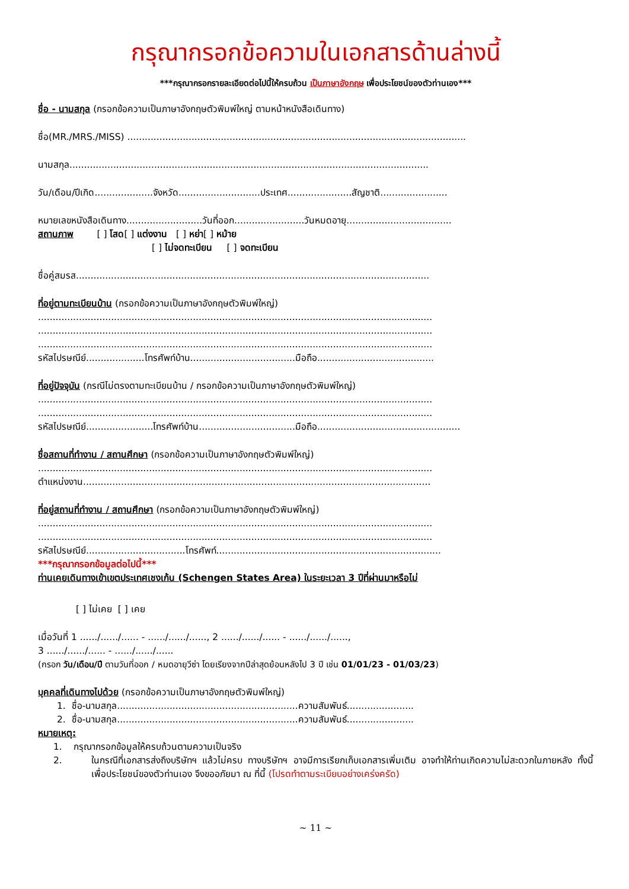กรุณากรอกข้อความในเอกสารด้านล่างนี้
***กรุณากรอกรายละเอียดต่อไปนี้ให้ครบถ้วน เป็นภาษาอังกฤษ เพื่อประโยชน์ของตัวท่านเอง***
ชื่อ - นามสกุล (กรอกข้อความเป็นภาษาอังกฤษตัวพิมพ์ใหญ่ ตามหน้าหนังสือเดินทาง)
ชื่อ(MR./MRS./MISS) ....................................................................................................................
นามสกุล...........................................................................................................................
วัน/เดือน/ปีเกิด....................จังหวัด............................ประเทศ......................สัญชาติ.......................
หมายเลขหนังสือเดินทาง..........................วันที่ออก........................วันหมดอายุ....................................
สถานภาพ [ ] โสด[ ] แต่งงาน [ ] หย่า[ ] หม้าย
[ ] ไม่จดทะเบียน [ ] จดทะเบียน
ชื่อคู่สมรส.........................................................................................................................
ที่อยู่ตามทะเบียนบ้าน (กรอกข้อความเป็นภาษาอังกฤษตัวพิมพ์ใหญ่)
.......................................................................................................................................
.......................................................................................................................................
.......................................................................................................................................
รหัสไปรษณีย์....................โทรศัพท์บ้าน....................................มือถือ........................................
ที่อยู่ปัจจุบัน (กรณีไม่ตรงตามทะเบียนบ้าน / กรอกข้อความเป็นภาษาอังกฤษตัวพิมพ์ใหญ่)
.......................................................................................................................................
.......................................................................................................................................
รหัสไปรษณีย์.......................โทรศัพท์บ้าน.................................มือถือ.................................................
ชื่อสถานที่ทำงาน / สถานศึกษา (กรอกข้อความเป็นภาษาอังกฤษตัวพิมพ์ใหญ่)
.......................................................................................................................................
ตำแหน่งงาน.......................................................................................................................
ที่อยู่สถานที่ทำงาน / สถานศึกษา (กรอกข้อความเป็นภาษาอังกฤษตัวพิมพ์ใหญ่)
.......................................................................................................................................
.......................................................................................................................................
รหัสไปรษณีย์..................................โทรศัพท์.............................................................................
***กรุณากรอกข้อมูลต่อไปนี้***
ท่านเคยเดินทางเข้าเขตประเทศเชงเก้น (Schengen States Area) ในระยะเวลา 3 ปีที่ผ่านมาหรือไม่
[ ] ไม่เคย [ ] เคย
เมื่อวันที่ 1 ....../....../...... - ....../....../......, 2 ....../....../...... - ....../....../......,
3 ....../....../...... - ....../....../......
(กรอก วัน/เดือน/ปี ตามวันที่ออก / หมดอายุวีซ่า โดยเรียงจากปีล่าสุดย้อนหลังไป 3 ปี เช่น 01/01/23 - 01/03/23)
บุคคลที่เดินทางไปด้วย (กรอกข้อความเป็นภาษาอังกฤษตัวพิมพ์ใหญ่)
1. ชื่อ-นามสกุล..............................................................ความสัมพันธ์.......................
2. ชื่อ-นามสกุล..............................................................ความสัมพันธ์.......................
หมายเหตุ:
1. กรุณากรอกข้อมูลให้ครบถ้วนตามความเป็นจริง
2. ในกรณีที่เอกสารส่งถึงบริษัทฯ แล้วไม่ครบ ทางบริษัทฯ อาจมีการเรียกเก็บเอกสารเพิ่มเติม อาจทำให้ท่านเกิดความไม่สะดวกในภายหลัง ทั้งนี้เพื่อประโยชน์ของตัวท่านเอง จึงขออภัยมา ณ ที่นี้ (โปรดทำตามระเบียบอย่างเคร่งครัด)
~ 11 ~